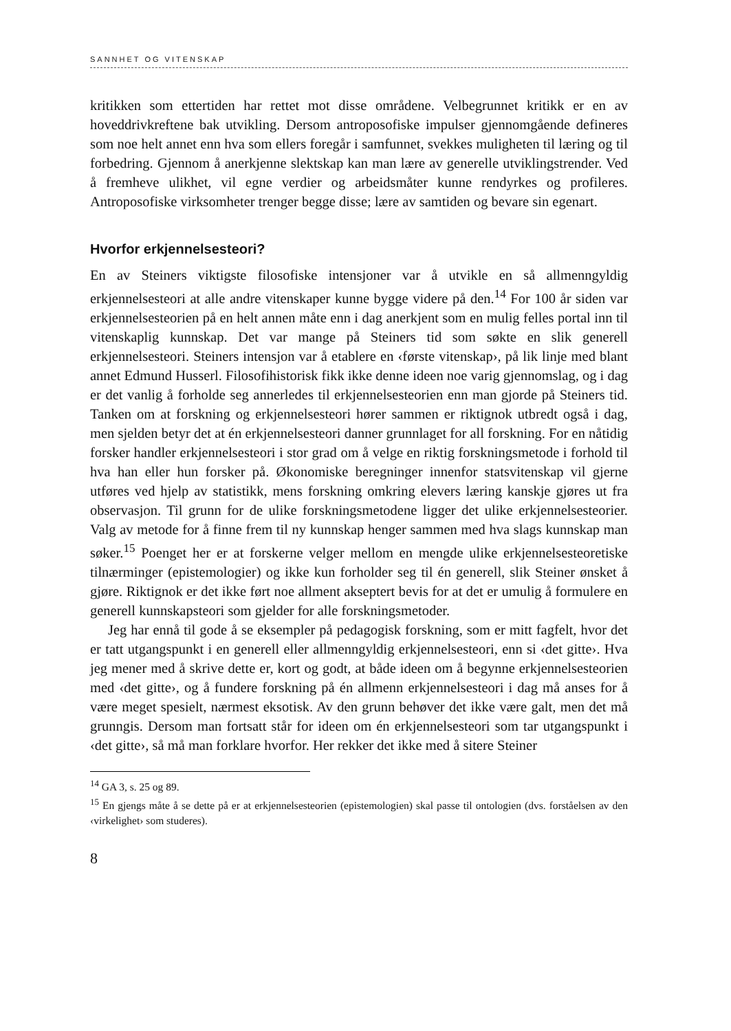SANNHET OG VITENSKAP
kritikken som ettertiden har rettet mot disse områdene. Velbegrunnet kritikk er en av hoveddrivkreftene bak utvikling. Dersom antroposofiske impulser gjennomgående defineres som noe helt annet enn hva som ellers foregår i samfunnet, svekkes muligheten til læring og til forbedring. Gjennom å anerkjenne slektskap kan man lære av generelle utviklingstrender. Ved å fremheve ulikhet, vil egne verdier og arbeidsmåter kunne rendyrkes og profileres. Antroposofiske virksomheter trenger begge disse; lære av samtiden og bevare sin egenart.
Hvorfor erkjennelsesteori?
En av Steiners viktigste filosofiske intensjoner var å utvikle en så allmenngyldig erkjennelsesteori at alle andre vitenskaper kunne bygge videre på den.<sup>14</sup> For 100 år siden var erkjennelsesteorien på en helt annen måte enn i dag anerkjent som en mulig felles portal inn til vitenskaplig kunnskap. Det var mange på Steiners tid som søkte en slik generell erkjennelsesteori. Steiners intensjon var å etablere en ‹første vitenskap›, på lik linje med blant annet Edmund Husserl. Filosofihistorisk fikk ikke denne ideen noe varig gjennomslag, og i dag er det vanlig å forholde seg annerledes til erkjennelsesteorien enn man gjorde på Steiners tid. Tanken om at forskning og erkjennelsesteori hører sammen er riktignok utbredt også i dag, men sjelden betyr det at én erkjennelsesteori danner grunnlaget for all forskning. For en nåtidig forsker handler erkjennelsesteori i stor grad om å velge en riktig forskningsmetode i forhold til hva han eller hun forsker på. Økonomiske beregninger innenfor statsvitenskap vil gjerne utføres ved hjelp av statistikk, mens forskning omkring elevers læring kanskje gjøres ut fra observasjon. Til grunn for de ulike forskningsmetodene ligger det ulike erkjennelsesteorier. Valg av metode for å finne frem til ny kunnskap henger sammen med hva slags kunnskap man søker.<sup>15</sup> Poenget her er at forskerne velger mellom en mengde ulike erkjennelsesteoretiske tilnærminger (epistemologier) og ikke kun forholder seg til én generell, slik Steiner ønsket å gjøre. Riktignok er det ikke ført noe allment akseptert bevis for at det er umulig å formulere en generell kunnskapsteori som gjelder for alle forskningsmetoder.
Jeg har ennå til gode å se eksempler på pedagogisk forskning, som er mitt fagfelt, hvor det er tatt utgangspunkt i en generell eller allmenngyldig erkjennelsesteori, enn si ‹det gitte›. Hva jeg mener med å skrive dette er, kort og godt, at både ideen om å begynne erkjennelsesteorien med ‹det gitte›, og å fundere forskning på én allmenn erkjennelsesteori i dag må anses for å være meget spesielt, nærmest eksotisk. Av den grunn behøver det ikke være galt, men det må grunngis. Dersom man fortsatt står for ideen om én erkjennelsesteori som tar utgangspunkt i ‹det gitte›, så må man forklare hvorfor. Her rekker det ikke med å sitere Steiner
<sup>14</sup> GA 3, s. 25 og 89.
<sup>15</sup> En gjengs måte å se dette på er at erkjennelsesteorien (epistemologien) skal passe til ontologien (dvs. forståelsen av den ‹virkelighet› som studeres).
8